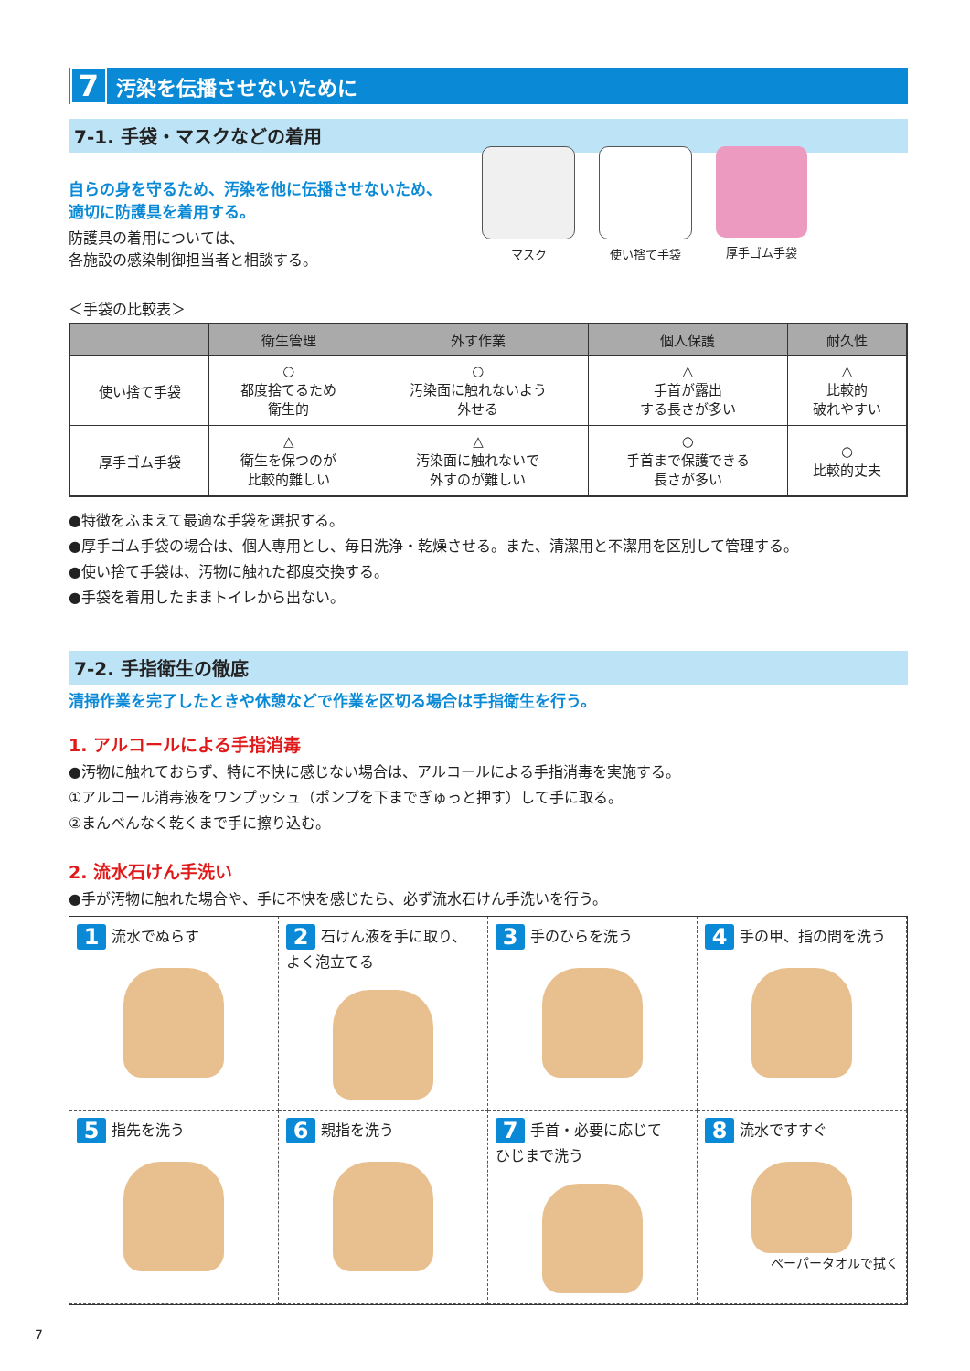7 汚染を伝播させないために
7-1. 手袋・マスクなどの着用
マスク 使い捨て手袋 厚手ゴム手袋
自らの身を守るため、汚染を他に伝播させないため、
適切に防護具を着用する。
防護具の着用については、
各施設の感染制御担当者と相談する。
＜手袋の比較表＞
| | 衛生管理 | 外す作業 | 個人保護 | 耐久性 |
| --- | --- | --- | --- | --- |
| 使い捨て手袋 | ○ 都度捨てるため 衛生的 | ○ 汚染面に触れないよう 外せる | △ 手首が露出 する長さが多い | △ 比較的 破れやすい |
| 厚手ゴム手袋 | △ 衛生を保つのが 比較的難しい | △ 汚染面に触れないで 外すのが難しい | ○ 手首まで保護できる 長さが多い | ○ 比較的丈夫 |
●特徴をふまえて最適な手袋を選択する。
●厚手ゴム手袋の場合は、個人専用とし、毎日洗浄・乾燥させる。また、清潔用と不潔用を区別して管理する。
●使い捨て手袋は、汚物に触れた都度交換する。
●手袋を着用したままトイレから出ない。
7-2. 手指衛生の徹底
清掃作業を完了したときや休憩などで作業を区切る場合は手指衛生を行う。
1. アルコールによる手指消毒
●汚物に触れておらず、特に不快に感じない場合は、アルコールによる手指消毒を実施する。
①アルコール消毒液をワンプッシュ（ポンプを下までぎゅっと押す）して手に取る。
②まんべんなく乾くまで手に擦り込む。
2. 流水石けん手洗い
●手が汚物に触れた場合や、手に不快を感じたら、必ず流水石けん手洗いを行う。
1 流水でぬらす
2 石けん液を手に取り、
よく泡立てる
3 手のひらを洗う
4 手の甲、指の間を洗う
5 指先を洗う
6 親指を洗う
7 手首・必要に応じて
ひじまで洗う
8 流水ですすぐ
ペーパータオルで拭く
7